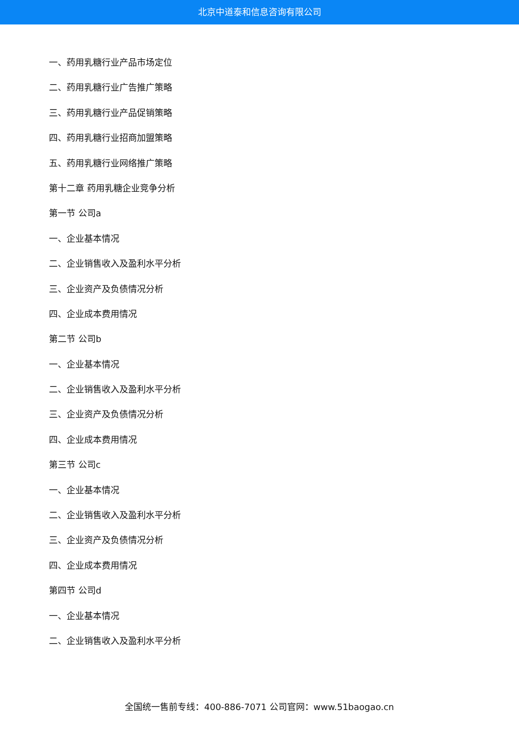北京中道泰和信息咨询有限公司
一、药用乳糖行业产品市场定位
二、药用乳糖行业广告推广策略
三、药用乳糖行业产品促销策略
四、药用乳糖行业招商加盟策略
五、药用乳糖行业网络推广策略
第十二章 药用乳糖企业竞争分析
第一节 公司a
一、企业基本情况
二、企业销售收入及盈利水平分析
三、企业资产及负债情况分析
四、企业成本费用情况
第二节 公司b
一、企业基本情况
二、企业销售收入及盈利水平分析
三、企业资产及负债情况分析
四、企业成本费用情况
第三节 公司c
一、企业基本情况
二、企业销售收入及盈利水平分析
三、企业资产及负债情况分析
四、企业成本费用情况
第四节 公司d
一、企业基本情况
二、企业销售收入及盈利水平分析
全国统一售前专线：400-886-7071 公司官网：www.51baogao.cn